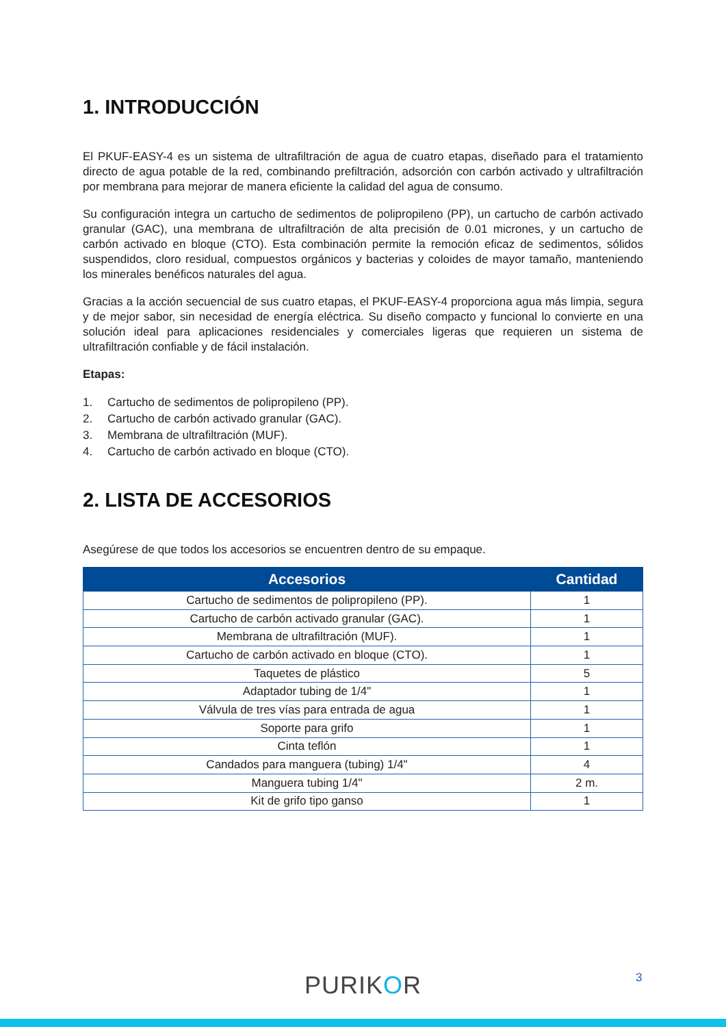1. INTRODUCCIÓN
El PKUF-EASY-4 es un sistema de ultrafiltración de agua de cuatro etapas, diseñado para el tratamiento directo de agua potable de la red, combinando prefiltración, adsorción con carbón activado y ultrafiltración por membrana para mejorar de manera eficiente la calidad del agua de consumo.
Su configuración integra un cartucho de sedimentos de polipropileno (PP), un cartucho de carbón activado granular (GAC), una membrana de ultrafiltración de alta precisión de 0.01 micrones, y un cartucho de carbón activado en bloque (CTO). Esta combinación permite la remoción eficaz de sedimentos, sólidos suspendidos, cloro residual, compuestos orgánicos y bacterias y coloides de mayor tamaño, manteniendo los minerales benéficos naturales del agua.
Gracias a la acción secuencial de sus cuatro etapas, el PKUF-EASY-4 proporciona agua más limpia, segura y de mejor sabor, sin necesidad de energía eléctrica. Su diseño compacto y funcional lo convierte en una solución ideal para aplicaciones residenciales y comerciales ligeras que requieren un sistema de ultrafiltración confiable y de fácil instalación.
Etapas:
1. Cartucho de sedimentos de polipropileno (PP).
2. Cartucho de carbón activado granular (GAC).
3. Membrana de ultrafiltración (MUF).
4. Cartucho de carbón activado en bloque (CTO).
2. LISTA DE ACCESORIOS
Asegúrese de que todos los accesorios se encuentren dentro de su empaque.
| Accesorios | Cantidad |
| --- | --- |
| Cartucho de sedimentos de polipropileno (PP). | 1 |
| Cartucho de carbón activado granular (GAC). | 1 |
| Membrana de ultrafiltración (MUF). | 1 |
| Cartucho de carbón activado en bloque (CTO). | 1 |
| Taquetes de plástico | 5 |
| Adaptador tubing de 1/4" | 1 |
| Válvula de tres vías para entrada de agua | 1 |
| Soporte para grifo | 1 |
| Cinta teflón | 1 |
| Candados para manguera (tubing) 1/4" | 4 |
| Manguera tubing 1/4" | 2 m. |
| Kit de grifo tipo ganso | 1 |
PURIKOR 3